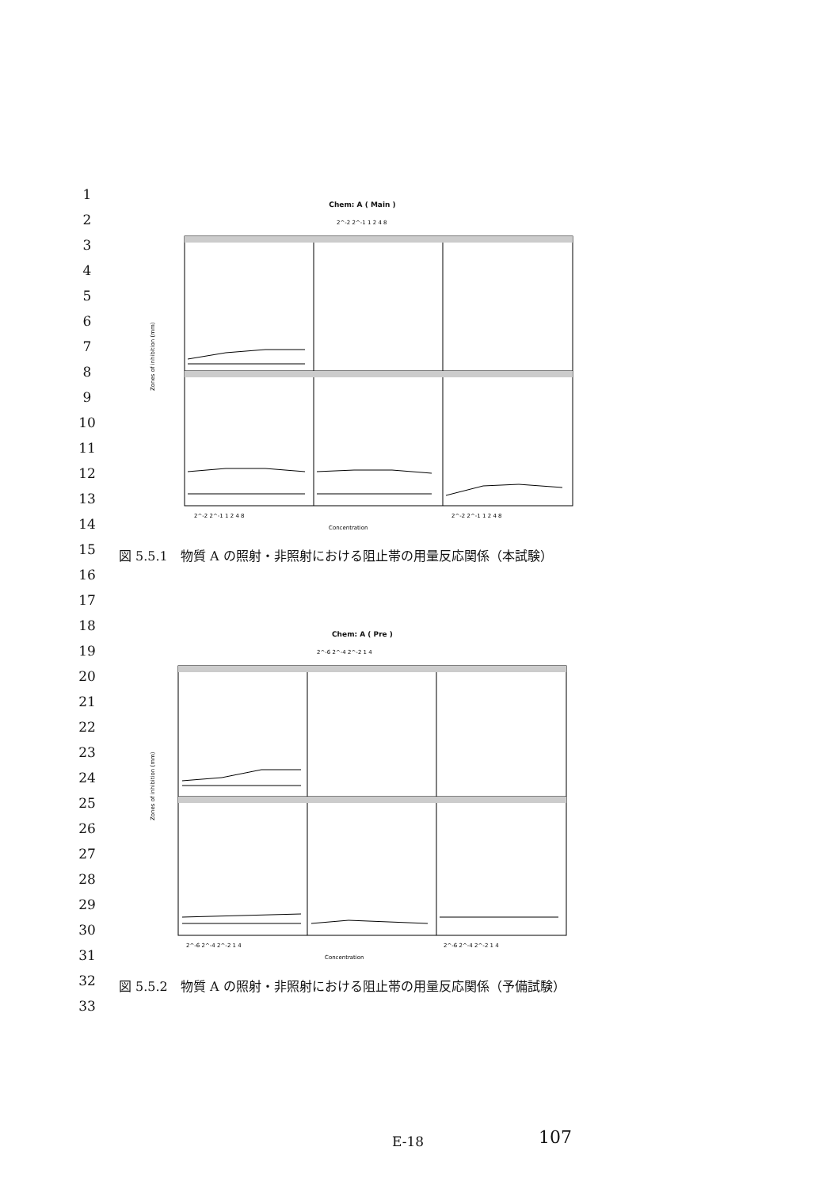1
2
3
4
5
6
7
8
9
10
11
12
13
14
15
16
17
18
19
20
21
22
23
24
25
26
27
28
29
30
31
32
33
Chem: A ( Main )
Zones of inhibition (mm)
2^-2 2^-1 1 2 4 8
2^-2 2^-1 1 2 4 8
2^-2 2^-1 1 2 4 8
Concentration
図 5.5.1　物質 A の照射・非照射における阻止帯の用量反応関係（本試験）
Chem: A ( Pre )
Zones of inhibition (mm)
2^-6 2^-4 2^-2 1 4
2^-6 2^-4 2^-2 1 4
2^-6 2^-4 2^-2 1 4
Concentration
図 5.5.2　物質 A の照射・非照射における阻止帯の用量反応関係（予備試験）
E-18 107